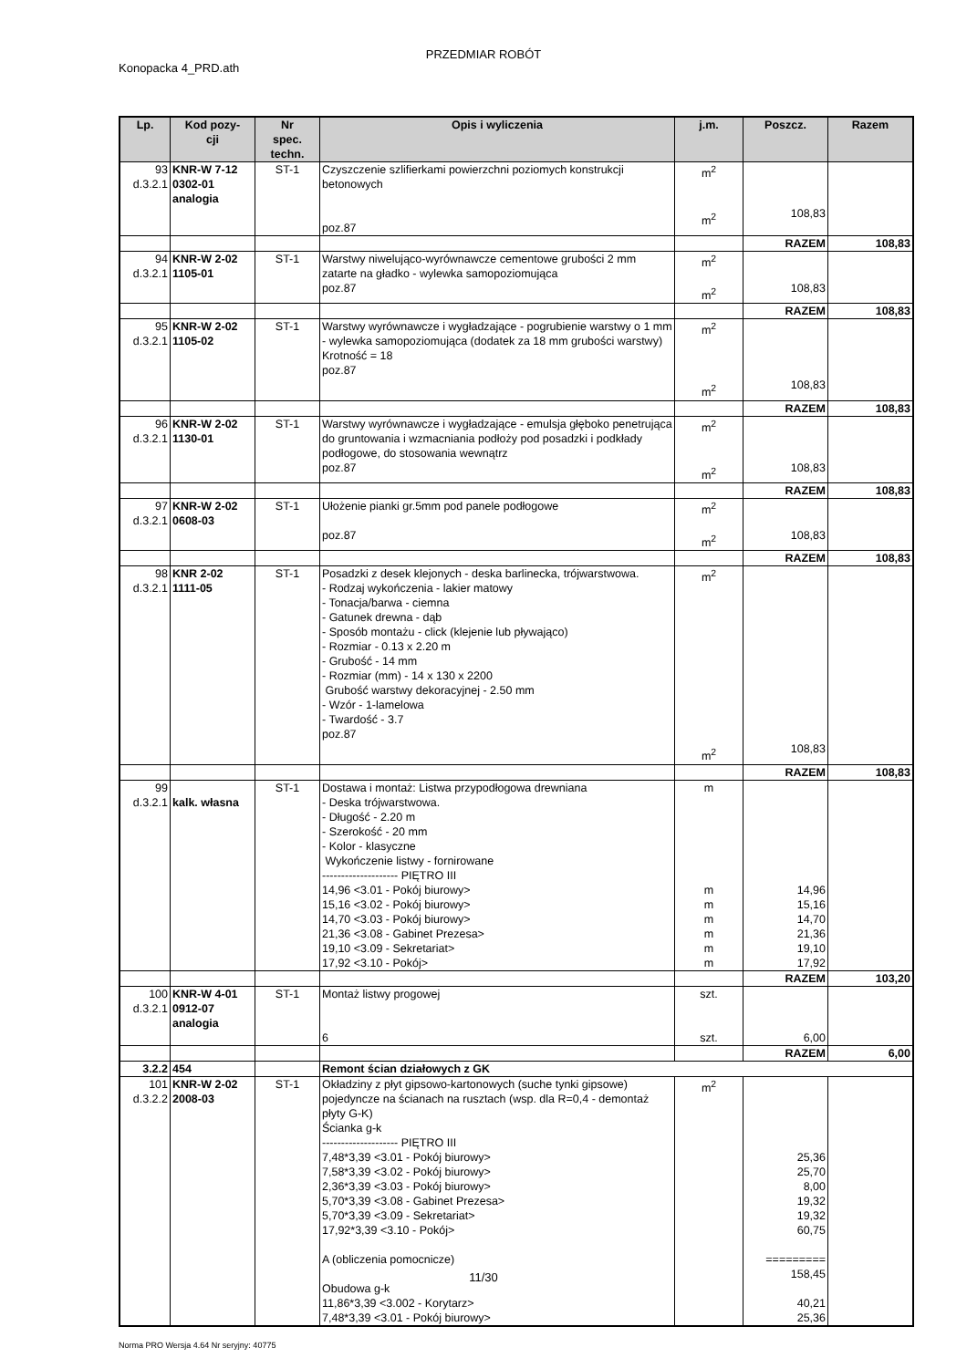PRZEDMIAR ROBÓT
Konopacka 4_PRD.ath
| Lp. | Kod pozy- cji | Nr spec. techn. | Opis i wyliczenia | j.m. | Poszcz. | Razem |
| --- | --- | --- | --- | --- | --- | --- |
| 93 d.3.2.1 | KNR-W 7-12 0302-01 analogia | ST-1 | Czyszczenie szlifierkami powierzchni poziomych konstrukcji betonowych poz.87 | m<sup>2</sup> m<sup>2</sup> | 108,83 | |
| | | | | | RAZEM | 108,83 |
| 94 d.3.2.1 | KNR-W 2-02 1105-01 | ST-1 | Warstwy niwelująco-wyrównawcze cementowe grubości 2 mm zatarte na gładko - wylewka samopoziomująca poz.87 | m<sup>2</sup> m<sup>2</sup> | 108,83 | |
| | | | | | RAZEM | 108,83 |
| 95 d.3.2.1 | KNR-W 2-02 1105-02 | ST-1 | Warstwy wyrównawcze i wygładzające - pogrubienie warstwy o 1 mm - wylewka samopoziomująca (dodatek za 18 mm grubości warstwy) Krotność = 18 poz.87 | m<sup>2</sup> m<sup>2</sup> | 108,83 | |
| | | | | | RAZEM | 108,83 |
| 96 d.3.2.1 | KNR-W 2-02 1130-01 | ST-1 | Warstwy wyrównawcze i wygładzające - emulsja głęboko penetrująca do gruntowania i wzmacniania podłoży pod posadzki i podkłady podłogowe, do stosowania wewnątrz poz.87 | m<sup>2</sup> m<sup>2</sup> | 108,83 | |
| | | | | | RAZEM | 108,83 |
| 97 d.3.2.1 | KNR-W 2-02 0608-03 | ST-1 | Ułożenie pianki gr.5mm pod panele podłogowe poz.87 | m<sup>2</sup> m<sup>2</sup> | 108,83 | |
| | | | | | RAZEM | 108,83 |
| 98 d.3.2.1 | KNR 2-02 1111-05 | ST-1 | Posadzki z desek klejonych - deska barlinecka, trójwarstwowa. - Rodzaj wykończenia - lakier matowy - Tonacja/barwa - ciemna - Gatunek drewna - dąb - Sposób montażu - click (klejenie lub pływająco) - Rozmiar - 0.13 x 2.20 m - Grubość - 14 mm - Rozmiar (mm) - 14 x 130 x 2200 Grubość warstwy dekoracyjnej - 2.50 mm - Wzór - 1-lamelowa - Twardość - 3.7 poz.87 | m<sup>2</sup> m<sup>2</sup> | 108,83 | |
| | | | | | RAZEM | 108,83 |
| 99 d.3.2.1 | kalk. własna | ST-1 | Dostawa i montaż: Listwa przypodłogowa drewniana - Deska trójwarstwowa. - Długość - 2.20 m - Szerokość - 20 mm - Kolor - klasyczne Wykończenie listwy - fornirowane -------------------- PIĘTRO III 14,96 <3.01 - Pokój biurowy> 15,16 <3.02 - Pokój biurowy> 14,70 <3.03 - Pokój biurowy> 21,36 <3.08 - Gabinet Prezesa> 19,10 <3.09 - Sekretariat> 17,92 <3.10 - Pokój> | m m m m m m m | 14,96 15,16 14,70 21,36 19,10 17,92 | |
| | | | | | RAZEM | 103,20 |
| 100 d.3.2.1 | KNR-W 4-01 0912-07 analogia | ST-1 | Montaż listwy progowej 6 | szt. szt. | 6,00 | |
| | | | | | RAZEM | 6,00 |
| 3.2.2 | 454 | | Remont ścian działowych z GK | | | |
| 101 d.3.2.2 | KNR-W 2-02 2008-03 | ST-1 | Okładziny z płyt gipsowo-kartonowych (suche tynki gipsowe) pojedyncze na ścianach na rusztach (wsp. dla R=0,4 - demontaż płyty G-K) Ścianka g-k -------------------- PIĘTRO III 7,48*3,39 <3.01 - Pokój biurowy> 7,58*3,39 <3.02 - Pokój biurowy> 2,36*3,39 <3.03 - Pokój biurowy> 5,70*3,39 <3.08 - Gabinet Prezesa> 5,70*3,39 <3.09 - Sekretariat> 17,92*3,39 <3.10 - Pokój> A (obliczenia pomocnicze) Obudowa g-k 11,86*3,39 <3.002 - Korytarz> 7,48*3,39 <3.01 - Pokój biurowy> | m<sup>2</sup> | 25,36 25,70 8,00 19,32 19,32 60,75 ========= 158,45 40,21 25,36 | |
11/30
Norma PRO Wersja 4.64 Nr seryjny: 40775